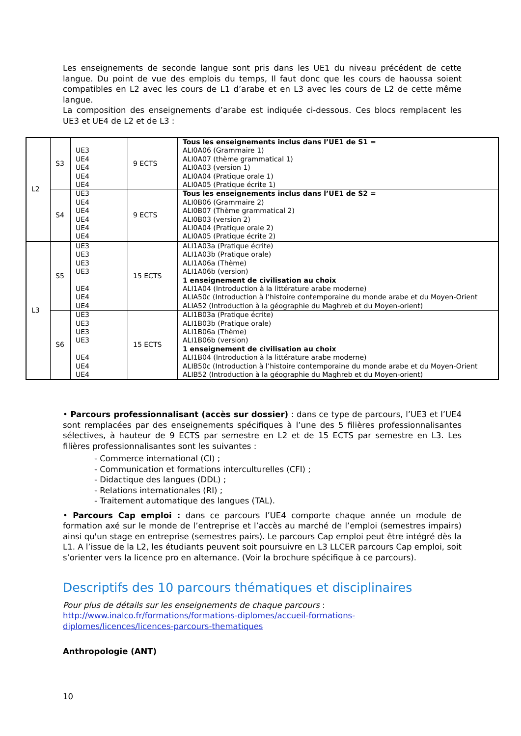Les enseignements de seconde langue sont pris dans les UE1 du niveau précédent de cette langue. Du point de vue des emplois du temps, Il faut donc que les cours de haoussa soient compatibles en L2 avec les cours de L1 d’arabe et en L3 avec les cours de L2 de cette même langue.
La composition des enseignements d’arabe est indiquée ci-dessous. Ces blocs remplacent les UE3 et UE4 de L2 et de L3 :
| L2 | S3 | UE3 UE4 UE4 UE4 UE4 | 9 ECTS | Tous les enseignements inclus dans l’UE1 de S1 = ALI0A06 (Grammaire 1) ALI0A07 (thème grammatical 1) ALI0A03 (version 1) ALI0A04 (Pratique orale 1) ALI0A05 (Pratique écrite 1) |
| | S4 | UE3 UE4 UE4 UE4 UE4 UE4 | 9 ECTS | Tous les enseignements inclus dans l’UE1 de S2 = ALI0B06 (Grammaire 2) ALI0B07 (Thème grammatical 2) ALI0B03 (version 2) ALI0A04 (Pratique orale 2) ALI0A05 (Pratique écrite 2) |
| L3 | S5 | UE3 UE3 UE3 UE3 UE4 UE4 UE4 | 15 ECTS | ALI1A03a (Pratique écrite) ALI1A03b (Pratique orale) ALI1A06a (Thème) ALI1A06b (version) 1 enseignement de civilisation au choix ALI1A04 (Introduction à la littérature arabe moderne) ALIA50c (Introduction à l’histoire contemporaine du monde arabe et du Moyen-Orient ALIA52 (Introduction à la géographie du Maghreb et du Moyen-orient) |
| | S6 | UE3 UE3 UE3 UE3 UE4 UE4 UE4 | 15 ECTS | ALI1B03a (Pratique écrite) ALI1B03b (Pratique orale) ALI1B06a (Thème) ALI1B06b (version) 1 enseignement de civilisation au choix ALI1B04 (Introduction à la littérature arabe moderne) ALIB50c (Introduction à l’histoire contemporaine du monde arabe et du Moyen-Orient ALIB52 (Introduction à la géographie du Maghreb et du Moyen-orient) |
• Parcours professionnalisant (accès sur dossier) : dans ce type de parcours, l’UE3 et l’UE4 sont remplacées par des enseignements spécifiques à l’une des 5 filières professionnalisantes sélectives, à hauteur de 9 ECTS par semestre en L2 et de 15 ECTS par semestre en L3. Les filières professionnalisantes sont les suivantes :
- Commerce international (CI) ;
- Communication et formations interculturelles (CFI) ;
- Didactique des langues (DDL) ;
- Relations internationales (RI) ;
- Traitement automatique des langues (TAL).
• Parcours Cap emploi : dans ce parcours l’UE4 comporte chaque année un module de formation axé sur le monde de l’entreprise et l’accès au marché de l’emploi (semestres impairs) ainsi qu'un stage en entreprise (semestres pairs). Le parcours Cap emploi peut être intégré dès la L1. A l’issue de la L2, les étudiants peuvent soit poursuivre en L3 LLCER parcours Cap emploi, soit s’orienter vers la licence pro en alternance. (Voir la brochure spécifique à ce parcours).
Descriptifs des 10 parcours thématiques et disciplinaires
Pour plus de détails sur les enseignements de chaque parcours :
http://www.inalco.fr/formations/formations-diplomes/accueil-formations-
diplomes/licences/licences-parcours-thematiques
Anthropologie (ANT)
10